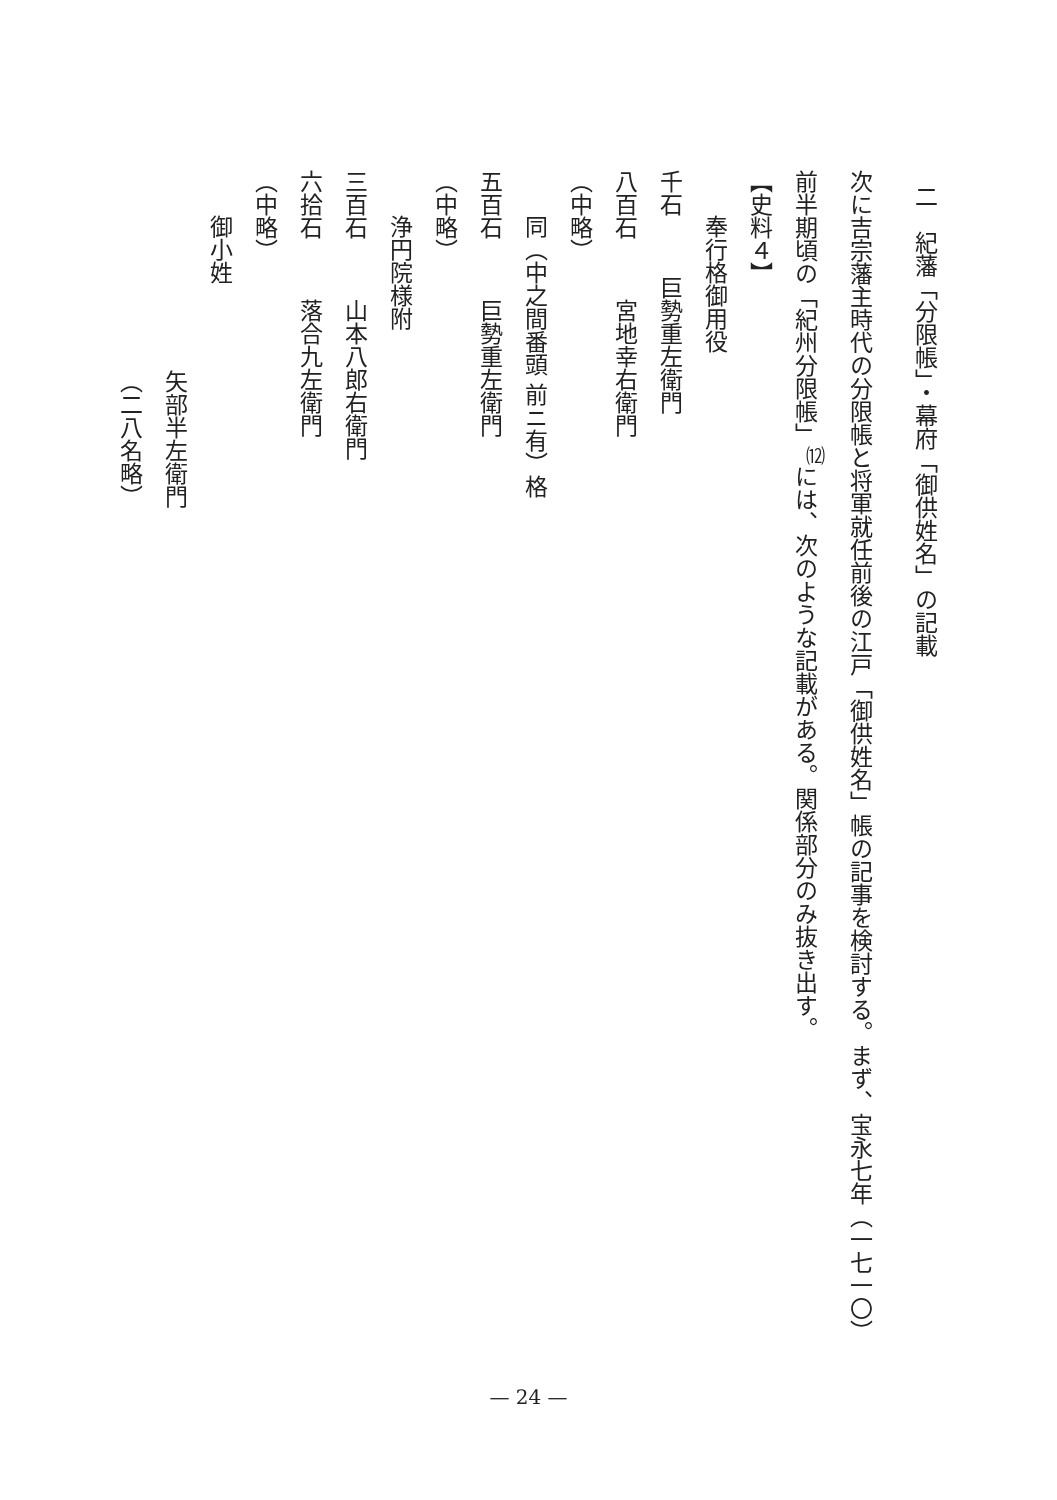二　紀藩「分限帳」・幕府「御供姓名」の記載
次に吉宗藩主時代の分限帳と将軍就任前後の江戸「御供姓名」帳の記事を検討する。まず、宝永七年（一七一〇）
前半期頃の「紀州分限帳」<sup>⑿</sup>には、次のような記載がある。関係部分のみ抜き出す。
【史料４】
奉行格御用役
千石 巨勢重左衛門
八百石 宮地幸右衛門
（中略）
同（中之間番頭 前ニ有）格
五百石 巨勢重左衛門
（中略）
浄円院様附
三百石 山本八郎右衛門
六拾石 落合九左衛門
（中略）
御小姓
矢部半左衛門
（二八名略）
— 24 —